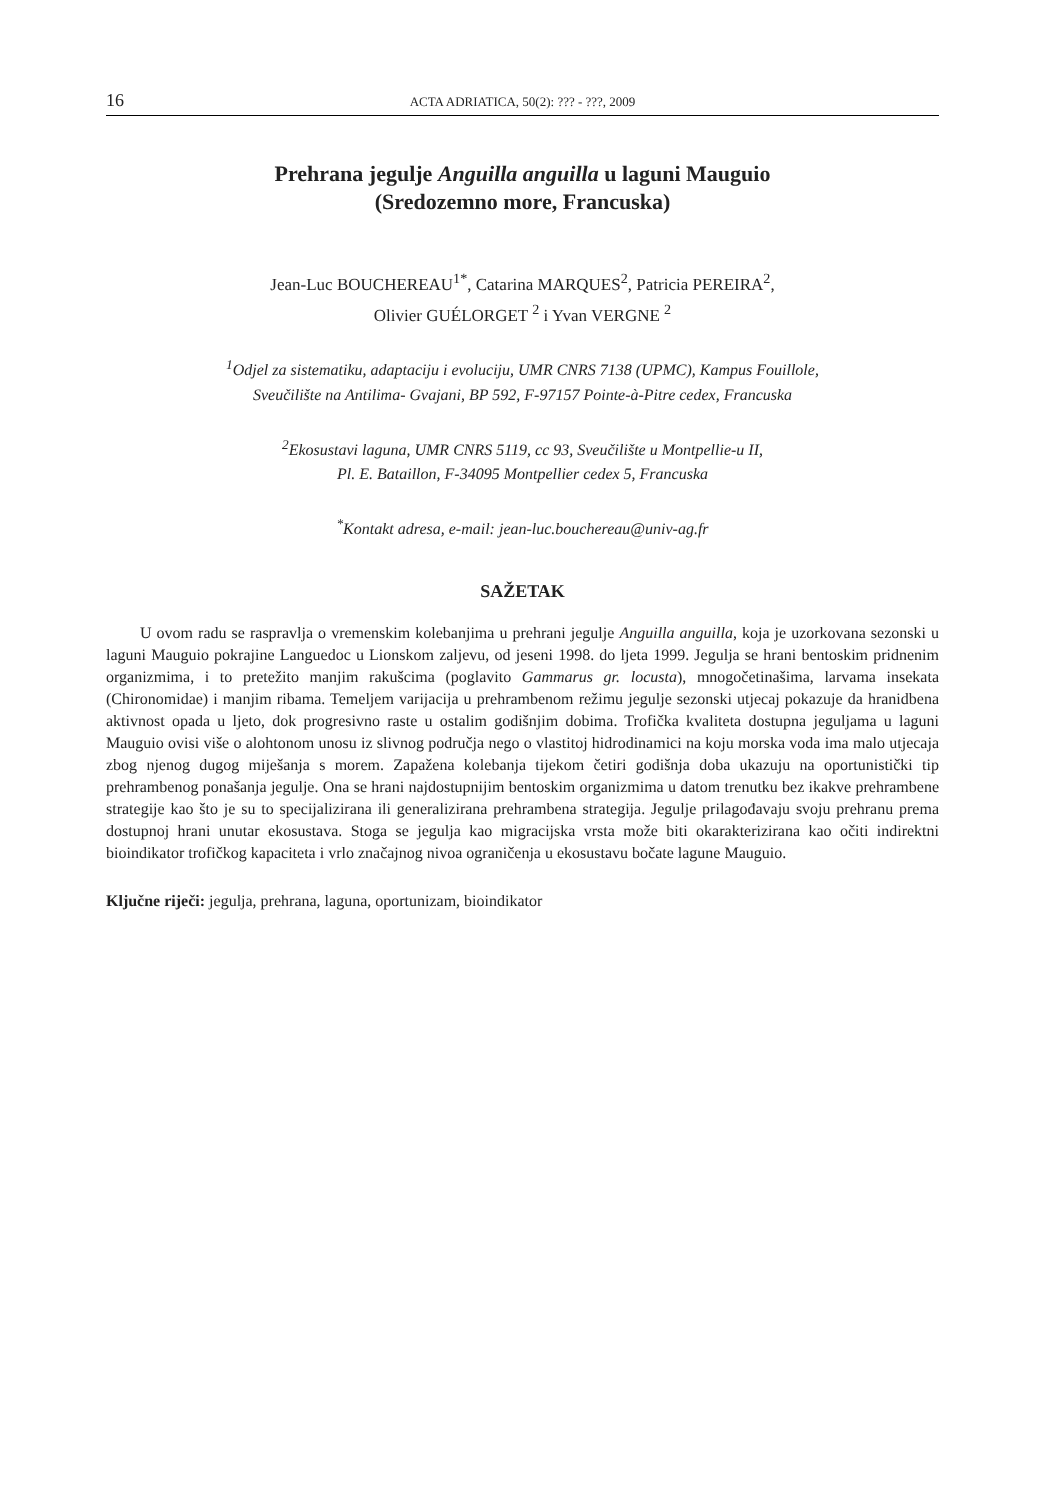16 ACTA ADRIATICA, 50(2): ??? - ???, 2009
Prehrana jegulje Anguilla anguilla u laguni Mauguio
(Sredozemno more, Francuska)
Jean-Luc BOUCHEREAU<sup>1*</sup>, Catarina MARQUES<sup>2</sup>, Patricia PEREIRA<sup>2</sup>,
Olivier GUÉLORGET <sup>2</sup> i Yvan VERGNE <sup>2</sup>
<sup>1</sup> Odjel za sistematiku, adaptaciju i evoluciju, UMR CNRS 7138 (UPMC), Kampus Fouillole,
Sveučilište na Antilima- Gvajani, BP 592, F-97157 Pointe-à-Pitre cedex, Francuska
<sup>2</sup> Ekosustavi laguna, UMR CNRS 5119, cc 93, Sveučilište u Montpellie-u II,
Pl. E. Bataillon, F-34095 Montpellier cedex 5, Francuska
<sup>*</sup> Kontakt adresa, e-mail: jean-luc.bouchereau@univ-ag.fr
SAŽETAK
U ovom radu se raspravlja o vremenskim kolebanjima u prehrani jegulje Anguilla anguilla, koja je uzorkovana sezonski u laguni Mauguio pokrajine Languedoc u Lionskom zaljevu, od jeseni 1998. do ljeta 1999. Jegulja se hrani bentoskim pridnenim organizmima, i to pretežito manjim rakušcima (poglavito Gammarus gr. locusta), mnogočetinašima, larvama insekata (Chironomidae) i manjim ribama. Temeljem varijacija u prehrambenom režimu jegulje sezonski utjecaj pokazuje da hranidbena aktivnost opada u ljeto, dok progresivno raste u ostalim godišnjim dobima. Trofička kvaliteta dostupna jeguljama u laguni Mauguio ovisi više o alohtonom unosu iz slivnog područja nego o vlastitoj hidrodinamici na koju morska voda ima malo utjecaja zbog njenog dugog miješanja s morem. Zapažena kolebanja tijekom četiri godišnja doba ukazuju na oportunistički tip prehrambenog ponašanja jegulje. Ona se hrani najdostupnijim bentoskim organizmima u datom trenutku bez ikakve prehrambene strategije kao što je su to specijalizirana ili generalizirana prehrambena strategija. Jegulje prilagođavaju svoju prehranu prema dostupnoj hrani unutar ekosustava. Stoga se jegulja kao migracijska vrsta može biti okarakterizirana kao očiti indirektni bioindikator trofičkog kapaciteta i vrlo značajnog nivoa ograničenja u ekosustavu bočate lagune Mauguio.
Ključne riječi: jegulja, prehrana, laguna, oportunizam, bioindikator